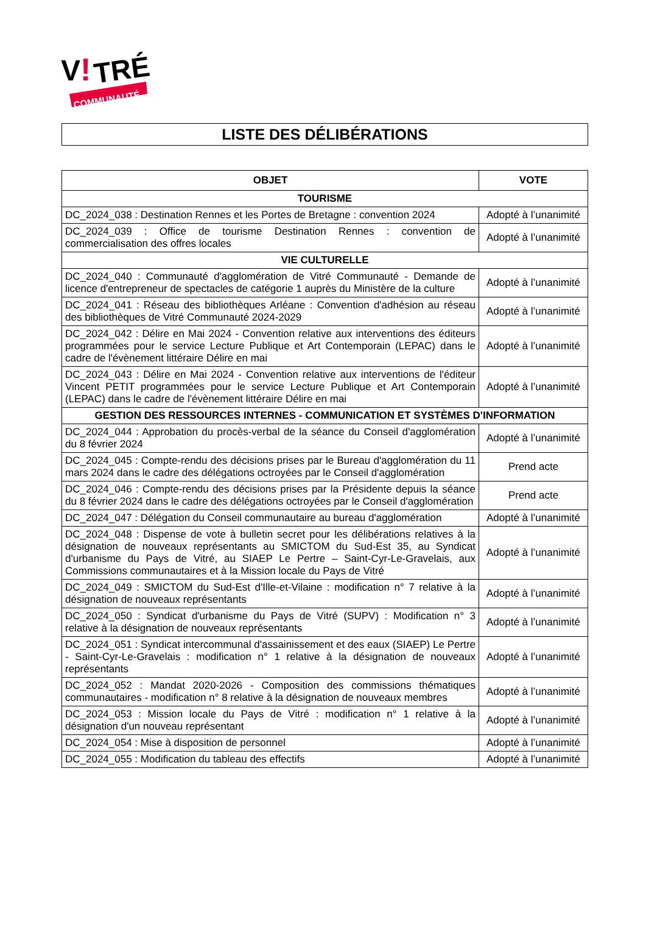V
!
TRÉ
COMMUNAUTÉ
LISTE DES DÉLIBÉRATIONS
| OBJET | VOTE |
| --- | --- |
| TOURISME | |
| DC_2024_038 : Destination Rennes et les Portes de Bretagne : convention 2024 | Adopté à l’unanimité |
| DC_2024_039 : Office de tourisme Destination Rennes : convention de commercialisation des offres locales | Adopté à l’unanimité |
| VIE CULTURELLE | |
| DC_2024_040 : Communauté d'agglomération de Vitré Communauté - Demande de licence d'entrepreneur de spectacles de catégorie 1 auprès du Ministère de la culture | Adopté à l’unanimité |
| DC_2024_041 : Réseau des bibliothèques Arléane : Convention d'adhésion au réseau des bibliothèques de Vitré Communauté 2024-2029 | Adopté à l’unanimité |
| DC_2024_042 : Délire en Mai 2024 - Convention relative aux interventions des éditeurs programmées pour le service Lecture Publique et Art Contemporain (LEPAC) dans le cadre de l'évènement littéraire Délire en mai | Adopté à l’unanimité |
| DC_2024_043 : Délire en Mai 2024 - Convention relative aux interventions de l'éditeur Vincent PETIT programmées pour le service Lecture Publique et Art Contemporain (LEPAC) dans le cadre de l'évènement littéraire Délire en mai | Adopté à l’unanimité |
| GESTION DES RESSOURCES INTERNES - COMMUNICATION ET SYSTÈMES D'INFORMATION | |
| DC_2024_044 : Approbation du procès-verbal de la séance du Conseil d'agglomération du 8 février 2024 | Adopté à l’unanimité |
| DC_2024_045 : Compte-rendu des décisions prises par le Bureau d'agglomération du 11 mars 2024 dans le cadre des délégations octroyées par le Conseil d'agglomération | Prend acte |
| DC_2024_046 : Compte-rendu des décisions prises par la Présidente depuis la séance du 8 février 2024 dans le cadre des délégations octroyées par le Conseil d'agglomération | Prend acte |
| DC_2024_047 : Délégation du Conseil communautaire au bureau d'agglomération | Adopté à l’unanimité |
| DC_2024_048 : Dispense de vote à bulletin secret pour les délibérations relatives à la désignation de nouveaux représentants au SMICTOM du Sud-Est 35, au Syndicat d'urbanisme du Pays de Vitré, au SIAEP Le Pertre – Saint-Cyr-Le-Gravelais, aux Commissions communautaires et à la Mission locale du Pays de Vitré | Adopté à l’unanimité |
| DC_2024_049 : SMICTOM du Sud-Est d'Ille-et-Vilaine : modification n° 7 relative à la désignation de nouveaux représentants | Adopté à l’unanimité |
| DC_2024_050 : Syndicat d'urbanisme du Pays de Vitré (SUPV) : Modification n° 3 relative à la désignation de nouveaux représentants | Adopté à l’unanimité |
| DC_2024_051 : Syndicat intercommunal d'assainissement et des eaux (SIAEP) Le Pertre - Saint-Cyr-Le-Gravelais : modification n° 1 relative à la désignation de nouveaux représentants | Adopté à l’unanimité |
| DC_2024_052 : Mandat 2020-2026 - Composition des commissions thématiques communautaires - modification n° 8 relative à la désignation de nouveaux membres | Adopté à l’unanimité |
| DC_2024_053 : Mission locale du Pays de Vitré : modification n° 1 relative à la désignation d'un nouveau représentant | Adopté à l’unanimité |
| DC_2024_054 : Mise à disposition de personnel | Adopté à l’unanimité |
| DC_2024_055 : Modification du tableau des effectifs | Adopté à l’unanimité |